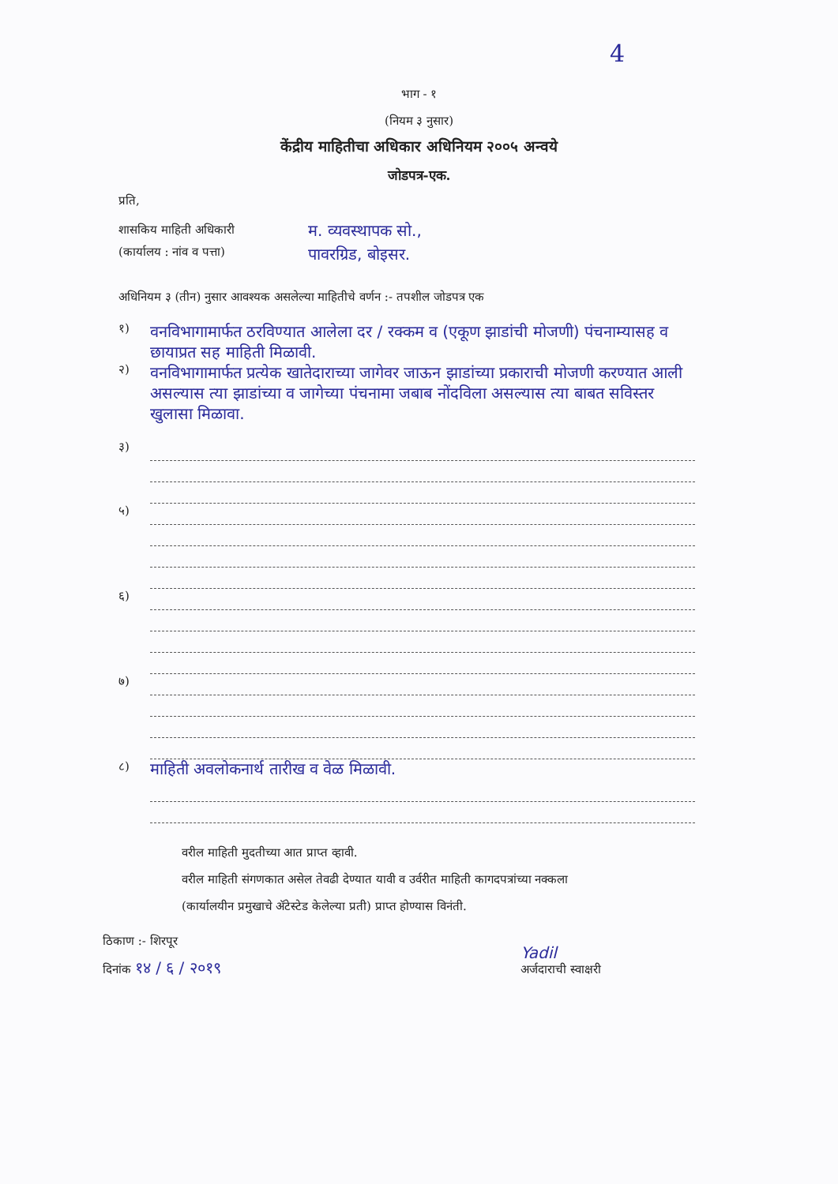4
भाग - १
(नियम ३ नुसार)
केंद्रीय माहितीचा अधिकार अधिनियम २००५ अन्वये
जोडपत्र-एक.
प्रति,
शासकिय माहिती अधिकारी
(कार्यालय : नांव व पत्ता)
म. व्यवस्थापक सो.,
पावरग्रिड, बोइसर.
अधिनियम ३ (तीन) नुसार आवश्यक असलेल्या माहितीचे वर्णन :- तपशील जोडपत्र एक
१)
वनविभागामार्फत ठरविण्यात आलेला दर / रक्कम व (एकूण झाडांची मोजणी) पंचनाम्यासह व छायाप्रत सह माहिती मिळावी.
२)
वनविभागामार्फत प्रत्येक खातेदाराच्या जागेवर जाऊन झाडांच्या प्रकाराची मोजणी करण्यात आली असल्यास त्या झाडांच्या व जागेच्या पंचनामा जबाब नोंदविला असल्यास त्या बाबत सविस्तर खुलासा मिळावा.
३)
५)
६)
७)
८)
माहिती अवलोकनार्थ तारीख व वेळ मिळावी.
वरील माहिती मुदतीच्या आत प्राप्त व्हावी.
वरील माहिती संगणकात असेल तेवढी देण्यात यावी व उर्वरीत माहिती कागदपत्रांच्या नक्कला
(कार्यालयीन प्रमुखाचे ॲटेस्टेड केलेल्या प्रती) प्राप्त होण्यास विनंती.
ठिकाण :- शिरपूर
दिनांक १४ / ६ / २०१९
Yadil
अर्जदाराची स्वाक्षरी